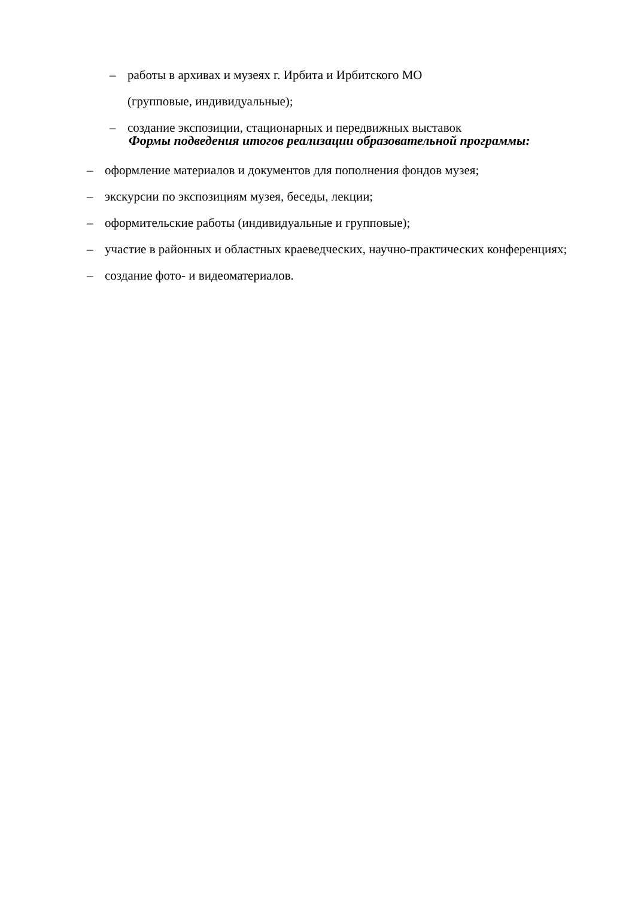– работы в архивах и музеях г. Ирбита и Ирбитского МО
(групповые, индивидуальные);
– создание экспозиции, стационарных и передвижных выставок
Формы подведения итогов реализации образовательной программы:
– оформление материалов и документов для пополнения фондов музея;
– экскурсии по экспозициям музея, беседы, лекции;
– оформительские работы (индивидуальные и групповые);
– участие в районных и областных краеведческих, научно-практических конференциях;
– создание фото- и видеоматериалов.